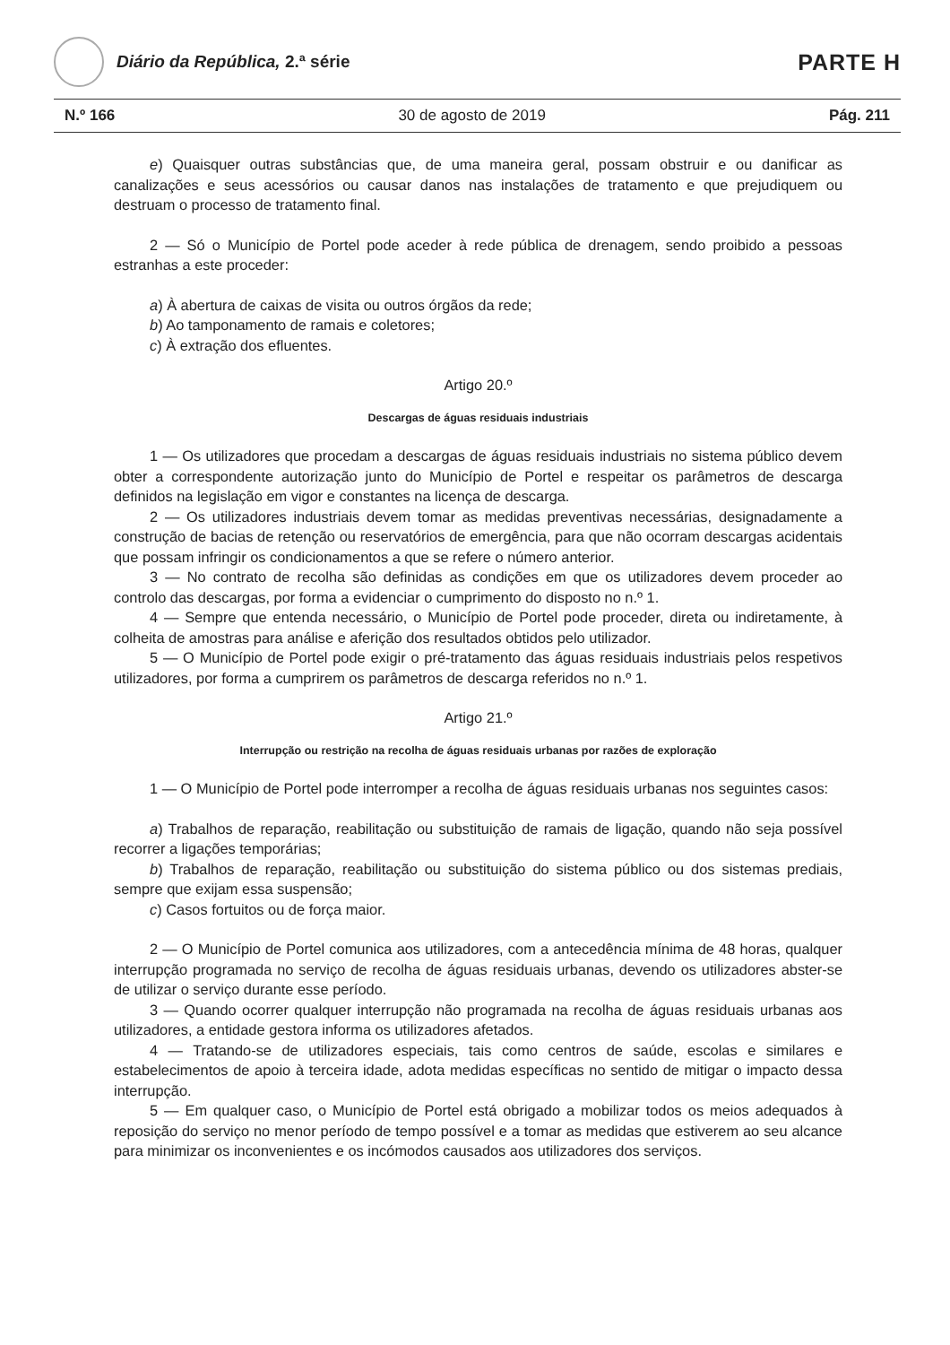Diário da República, 2.ª série
PARTE H
N.º 166 30 de agosto de 2019 Pág. 211
e) Quaisquer outras substâncias que, de uma maneira geral, possam obstruir e ou danificar as canalizações e seus acessórios ou causar danos nas instalações de tratamento e que prejudiquem ou destruam o processo de tratamento final.
2 — Só o Município de Portel pode aceder à rede pública de drenagem, sendo proibido a pessoas estranhas a este proceder:
a) À abertura de caixas de visita ou outros órgãos da rede;
b) Ao tamponamento de ramais e coletores;
c) À extração dos efluentes.
Artigo 20.º
Descargas de águas residuais industriais
1 — Os utilizadores que procedam a descargas de águas residuais industriais no sistema público devem obter a correspondente autorização junto do Município de Portel e respeitar os parâmetros de descarga definidos na legislação em vigor e constantes na licença de descarga.
2 — Os utilizadores industriais devem tomar as medidas preventivas necessárias, designadamente a construção de bacias de retenção ou reservatórios de emergência, para que não ocorram descargas acidentais que possam infringir os condicionamentos a que se refere o número anterior.
3 — No contrato de recolha são definidas as condições em que os utilizadores devem proceder ao controlo das descargas, por forma a evidenciar o cumprimento do disposto no n.º 1.
4 — Sempre que entenda necessário, o Município de Portel pode proceder, direta ou indiretamente, à colheita de amostras para análise e aferição dos resultados obtidos pelo utilizador.
5 — O Município de Portel pode exigir o pré-tratamento das águas residuais industriais pelos respetivos utilizadores, por forma a cumprirem os parâmetros de descarga referidos no n.º 1.
Artigo 21.º
Interrupção ou restrição na recolha de águas residuais urbanas por razões de exploração
1 — O Município de Portel pode interromper a recolha de águas residuais urbanas nos seguintes casos:
a) Trabalhos de reparação, reabilitação ou substituição de ramais de ligação, quando não seja possível recorrer a ligações temporárias;
b) Trabalhos de reparação, reabilitação ou substituição do sistema público ou dos sistemas prediais, sempre que exijam essa suspensão;
c) Casos fortuitos ou de força maior.
2 — O Município de Portel comunica aos utilizadores, com a antecedência mínima de 48 horas, qualquer interrupção programada no serviço de recolha de águas residuais urbanas, devendo os utilizadores abster-se de utilizar o serviço durante esse período.
3 — Quando ocorrer qualquer interrupção não programada na recolha de águas residuais urbanas aos utilizadores, a entidade gestora informa os utilizadores afetados.
4 — Tratando-se de utilizadores especiais, tais como centros de saúde, escolas e similares e estabelecimentos de apoio à terceira idade, adota medidas específicas no sentido de mitigar o impacto dessa interrupção.
5 — Em qualquer caso, o Município de Portel está obrigado a mobilizar todos os meios adequados à reposição do serviço no menor período de tempo possível e a tomar as medidas que estiverem ao seu alcance para minimizar os inconvenientes e os incómodos causados aos utilizadores dos serviços.